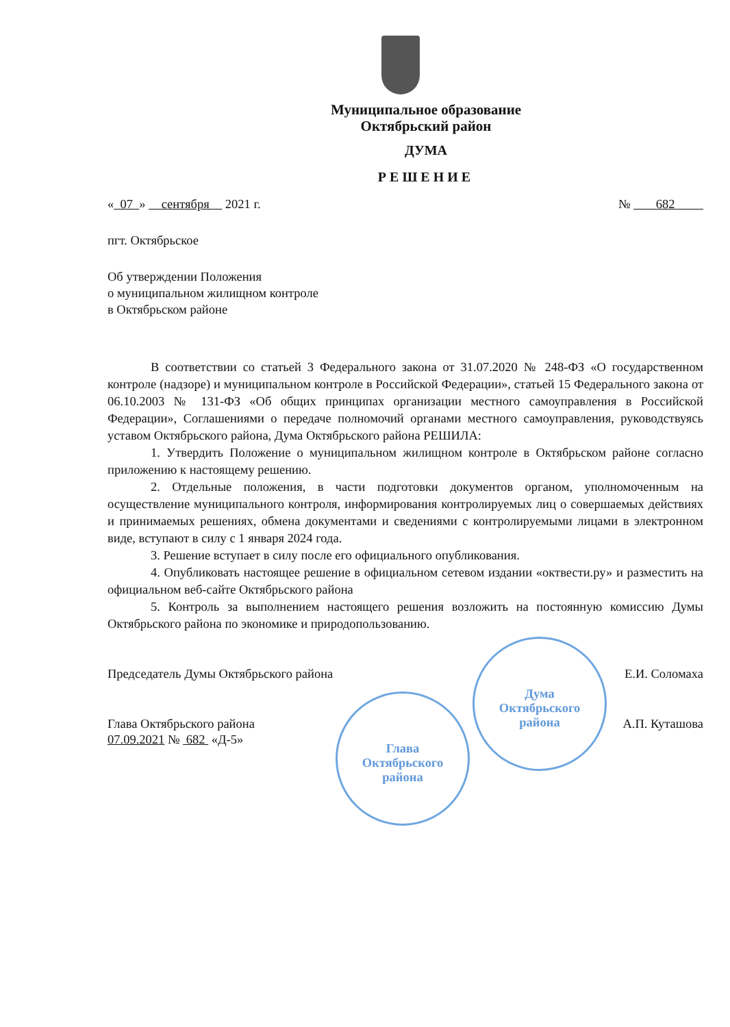Муниципальное образование
Октябрьский район
ДУМА
РЕШЕНИЕ
« 07 » сентября 2021 г. № 682
пгт. Октябрьское
Об утверждении Положения
о муниципальном жилищном контроле
в Октябрьском районе
В соответствии со статьей 3 Федерального закона от 31.07.2020 № 248-ФЗ «О государственном контроле (надзоре) и муниципальном контроле в Российской Федерации», статьей 15 Федерального закона от 06.10.2003 № 131-ФЗ «Об общих принципах организации местного самоуправления в Российской Федерации», Соглашениями о передаче полномочий органами местного самоуправления, руководствуясь уставом Октябрьского района, Дума Октябрьского района РЕШИЛА:
1. Утвердить Положение о муниципальном жилищном контроле в Октябрьском районе согласно приложению к настоящему решению.
2. Отдельные положения, в части подготовки документов органом, уполномоченным на осуществление муниципального контроля, информирования контролируемых лиц о совершаемых действиях и принимаемых решениях, обмена документами и сведениями с контролируемыми лицами в электронном виде, вступают в силу с 1 января 2024 года.
3. Решение вступает в силу после его официального опубликования.
4. Опубликовать настоящее решение в официальном сетевом издании «октвести.ру» и разместить на официальном веб-сайте Октябрьского района
5. Контроль за выполнением настоящего решения возложить на постоянную комиссию Думы Октябрьского района по экономике и природопользованию.
Председатель Думы Октябрьского района Е.И. Соломаха
Глава Октябрьского района А.П. Куташова
07.09.2021 № 682 «Д-5»
Дума
Октябрьского
района
Глава
Октябрьского
района